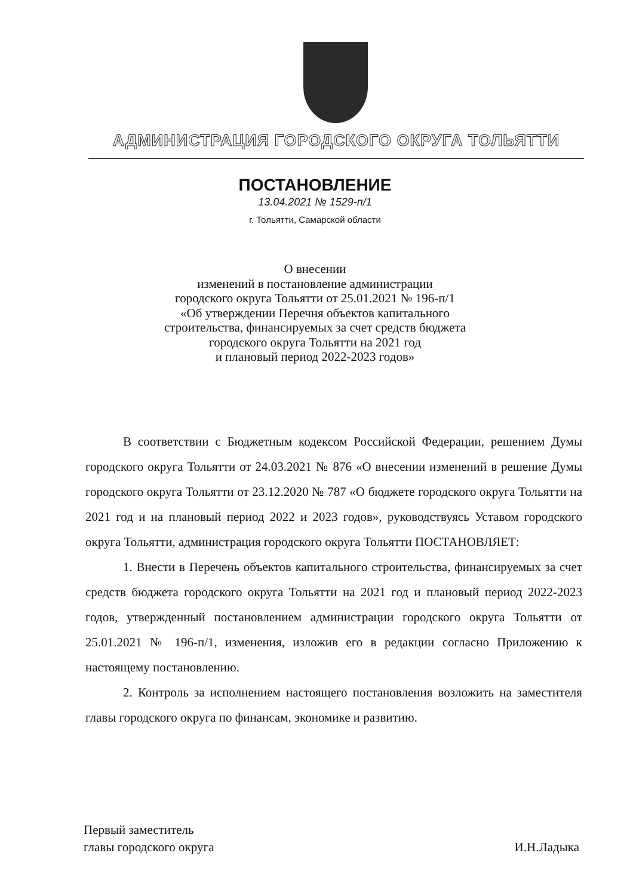АДМИНИСТРАЦИЯ ГОРОДСКОГО ОКРУГА ТОЛЬЯТТИ
ПОСТАНОВЛЕНИЕ
13.04.2021 № 1529-п/1
г. Тольятти, Самарской области
О внесении
изменений в постановление администрации
городского округа Тольятти от 25.01.2021 № 196-п/1
«Об утверждении Перечня объектов капитального
строительства, финансируемых за счет средств бюджета
городского округа Тольятти на 2021 год
и плановый период 2022-2023 годов»
В соответствии с Бюджетным кодексом Российской Федерации, решением Думы городского округа Тольятти от 24.03.2021 № 876 «О внесении изменений в решение Думы городского округа Тольятти от 23.12.2020 № 787 «О бюджете городского округа Тольятти на 2021 год и на плановый период 2022 и 2023 годов», руководствуясь Уставом городского округа Тольятти, администрация городского округа Тольятти ПОСТАНОВЛЯЕТ:
1. Внести в Перечень объектов капитального строительства, финансируемых за счет средств бюджета городского округа Тольятти на 2021 год и плановый период 2022-2023 годов, утвержденный постановлением администрации городского округа Тольятти от 25.01.2021 № 196-п/1, изменения, изложив его в редакции согласно Приложению к настоящему постановлению.
2. Контроль за исполнением настоящего постановления возложить на заместителя главы городского округа по финансам, экономике и развитию.
Первый заместитель
главы городского округа
И.Н.Ладыка